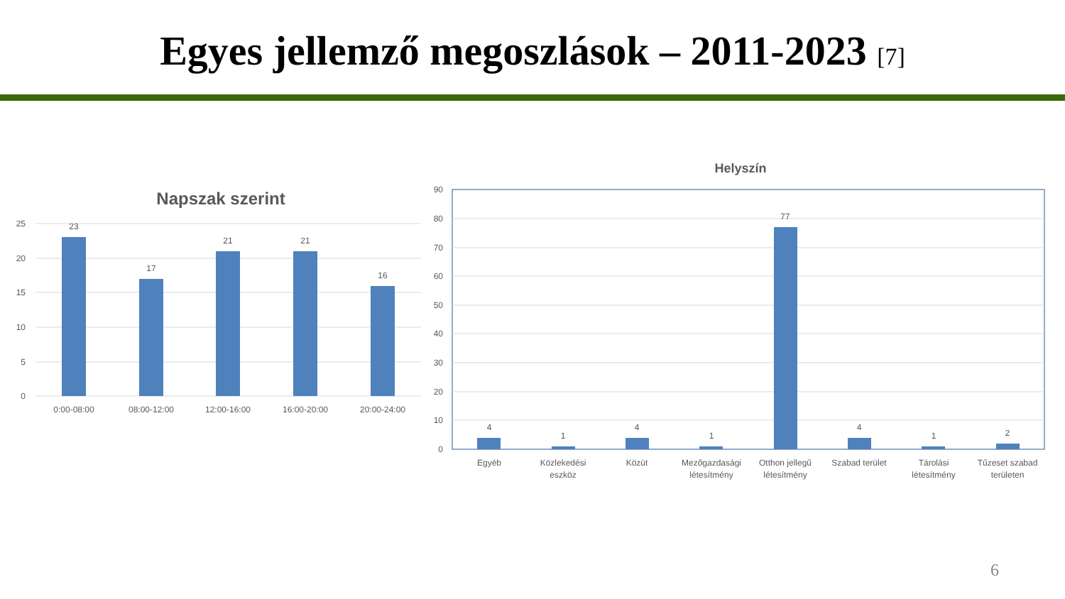Egyes jellemző megoszlások – 2011-2023 [7]
Napszak szerint
25
20
15
10
5
0
23
17
21
21
16
0:00-08:00
08:00-12:00
12:00-16:00
16:00-20:00
20:00-24:00
Helyszín
90
80
70
60
50
40
30
20
10
0
4
1
4
1
77
4
1
2
Egyéb
Közlekedési
eszköz
Közút
Mezőgazdasági
létesítmény
Otthon jellegű
létesítmény
Szabad terület
Tárolási
létesítmény
Tűzeset szabad
területen
6